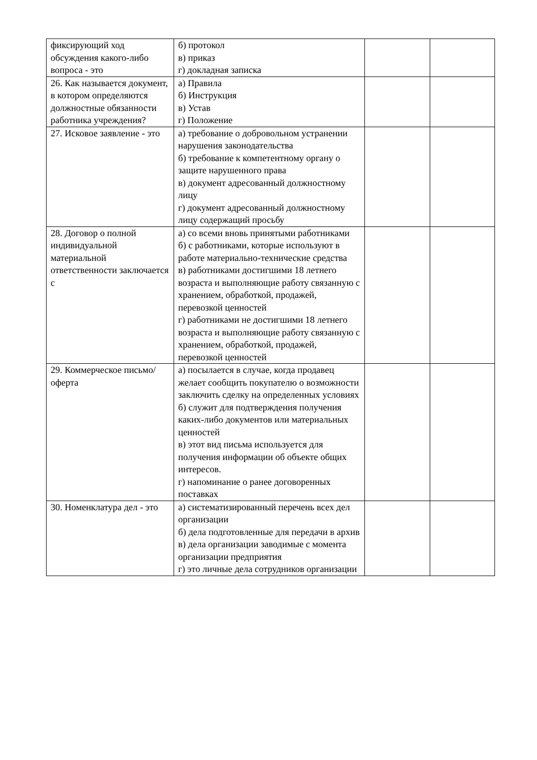| фиксирующий ход обсуждения какого-либо вопроса - это | б) протокол в) приказ г) докладная записка | | |
| 26. Как называется документ, в котором определяются должностные обязанности работника учреждения? | а) Правила б) Инструкция в) Устав г) Положение | | |
| 27. Исковое заявление - это | а) требование о добровольном устранении нарушения законодательства б) требование к компетентному органу о защите нарушенного права в) документ адресованный должностному лицу г) документ адресованный должностному лицу содержащий просьбу | | |
| 28. Договор о полной индивидуальной материальной ответственности заключается с | а) со всеми вновь принятыми работниками б) с работниками, которые используют в работе материально-технические средства в) работниками достигшими 18 летнего возраста и выполняющие работу связанную с хранением, обработкой, продажей, перевозкой ценностей г) работниками не достигшими 18 летнего возраста и выполняющие работу связанную с хранением, обработкой, продажей, перевозкой ценностей | | |
| 29. Коммерческое письмо/ оферта | а) посылается в случае, когда продавец желает сообщить покупателю о возможности заключить сделку на определенных условиях б) служит для подтверждения получения каких-либо документов или материальных ценностей в) этот вид письма используется для получения информации об объекте общих интересов. г) напоминание о ранее договоренных поставках | | |
| 30. Номенклатура дел - это | а) систематизированный перечень всех дел организации б) дела подготовленные для передачи в архив в) дела организации заводимые с момента организации предприятия г) это личные дела сотрудников организации | | |